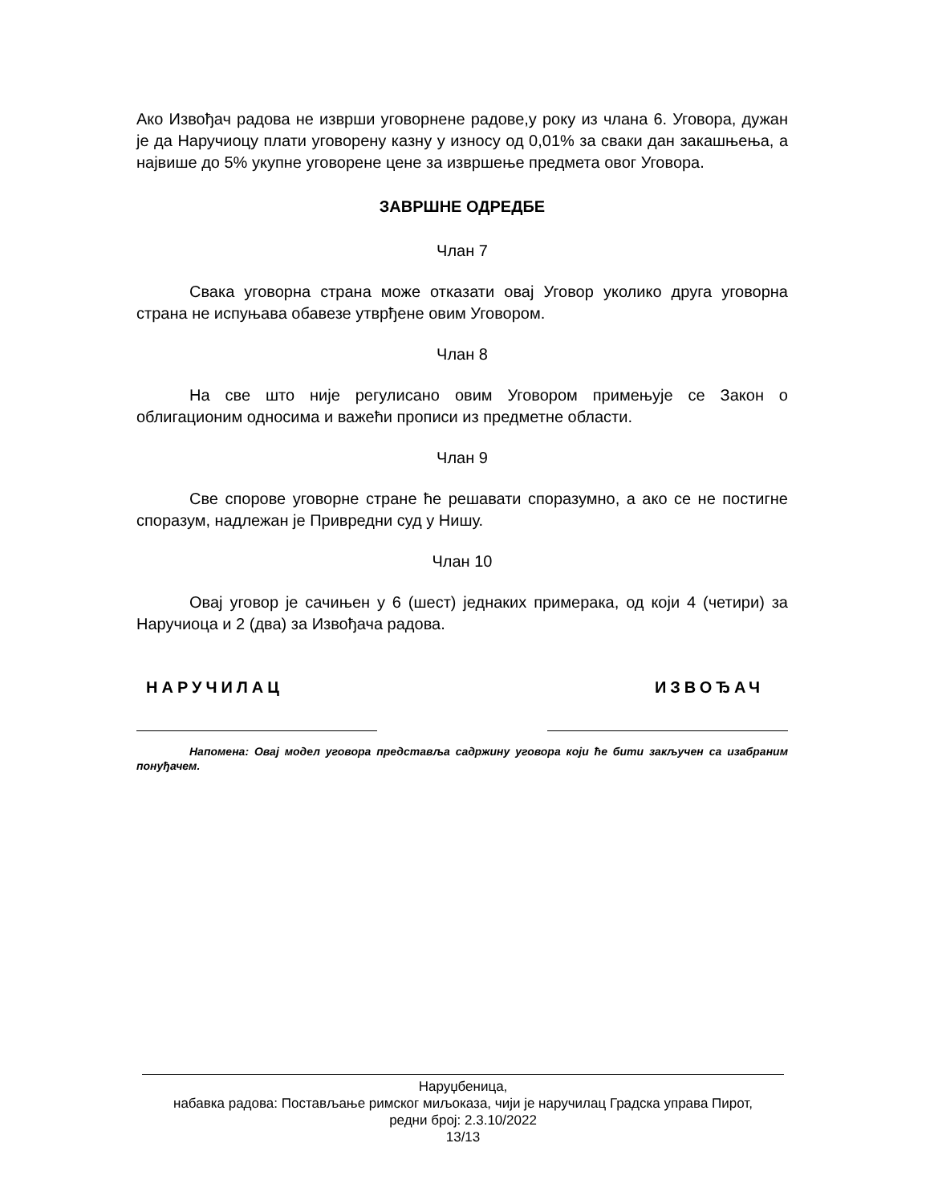Ако Извођач радова не изврши уговорнене радове,у року из члана 6. Уговора, дужан је да Наручиоцу плати уговорену казну у износу од 0,01% за сваки дан закашњења, а највише до 5% укупне уговорене цене за извршење предмета овог Уговора.
ЗАВРШНЕ ОДРЕДБЕ
Члан 7
Свака уговорна страна може отказати овај Уговор уколико друга уговорна страна не испуњава обавезе утврђене овим Уговором.
Члан 8
На све што није регулисано овим Уговором примењује се Закон о облигационим односима и важећи прописи из предметне области.
Члан 9
Све спорове уговорне стране ће решавати споразумно, а ако се не постигне споразум, надлежан је Привредни суд у Нишу.
Члан 10
Овај уговор је сачињен у 6 (шест) једнаких примерака, од који 4 (четири) за Наручиоца и 2 (два) за Извођача радова.
НАРУЧИЛАЦ ИЗВОЂАЧ
Напомена: Овај модел уговора представља садржину уговора који ће бити закључен са изабраним понуђачем.
Наруџбеница,
набавка радова: Постављање римског миљоказа, чији је наручилац Градска управа Пирот,
редни број: 2.3.10/2022
13/13